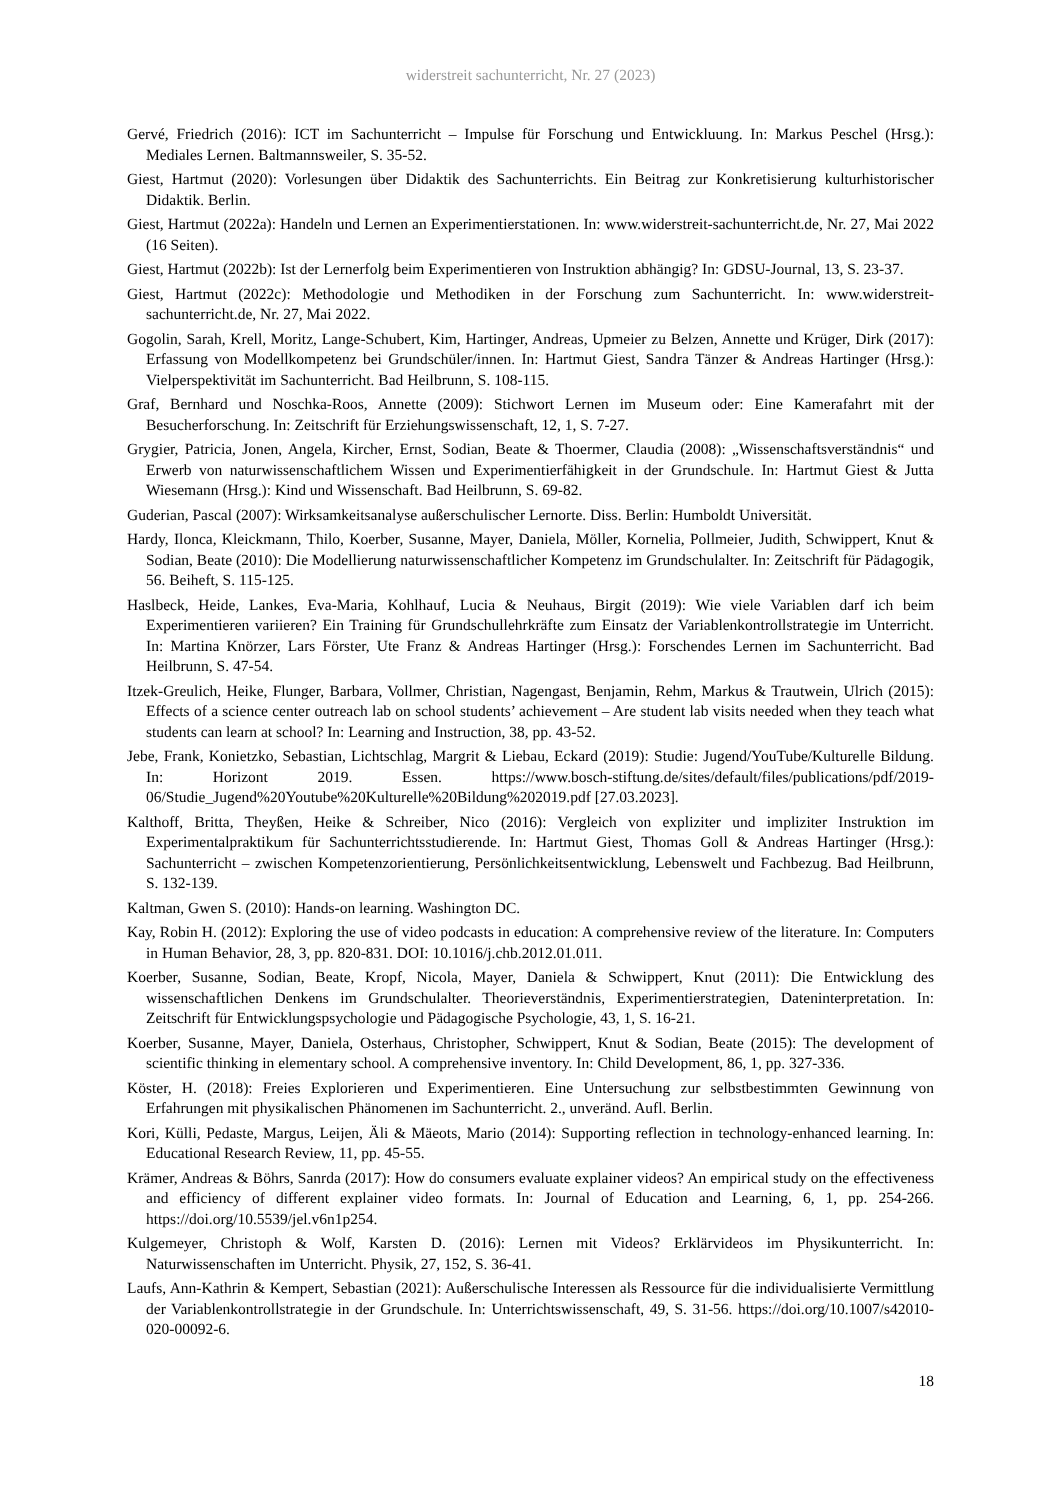widerstreit sachunterricht, Nr. 27 (2023)
Gervé, Friedrich (2016): ICT im Sachunterricht – Impulse für Forschung und Entwickluung. In: Markus Peschel (Hrsg.): Mediales Lernen. Baltmannsweiler, S. 35-52.
Giest, Hartmut (2020): Vorlesungen über Didaktik des Sachunterrichts. Ein Beitrag zur Konkretisierung kulturhistorischer Didaktik. Berlin.
Giest, Hartmut (2022a): Handeln und Lernen an Experimentierstationen. In: www.widerstreit-sachunterricht.de, Nr. 27, Mai 2022 (16 Seiten).
Giest, Hartmut (2022b): Ist der Lernerfolg beim Experimentieren von Instruktion abhängig? In: GDSU-Journal, 13, S. 23-37.
Giest, Hartmut (2022c): Methodologie und Methodiken in der Forschung zum Sachunterricht. In: www.widerstreit-sachunterricht.de, Nr. 27, Mai 2022.
Gogolin, Sarah, Krell, Moritz, Lange-Schubert, Kim, Hartinger, Andreas, Upmeier zu Belzen, Annette und Krüger, Dirk (2017): Erfassung von Modellkompetenz bei Grundschüler/innen. In: Hartmut Giest, Sandra Tänzer & Andreas Hartinger (Hrsg.): Vielperspektivität im Sachunterricht. Bad Heilbrunn, S. 108-115.
Graf, Bernhard und Noschka-Roos, Annette (2009): Stichwort Lernen im Museum oder: Eine Kamerafahrt mit der Besucherforschung. In: Zeitschrift für Erziehungswissenschaft, 12, 1, S. 7-27.
Grygier, Patricia, Jonen, Angela, Kircher, Ernst, Sodian, Beate & Thoermer, Claudia (2008): „Wissenschaftsverständnis“ und Erwerb von naturwissenschaftlichem Wissen und Experimentierfähigkeit in der Grundschule. In: Hartmut Giest & Jutta Wiesemann (Hrsg.): Kind und Wissenschaft. Bad Heilbrunn, S. 69-82.
Guderian, Pascal (2007): Wirksamkeitsanalyse außerschulischer Lernorte. Diss. Berlin: Humboldt Universität.
Hardy, Ilonca, Kleickmann, Thilo, Koerber, Susanne, Mayer, Daniela, Möller, Kornelia, Pollmeier, Judith, Schwippert, Knut & Sodian, Beate (2010): Die Modellierung naturwissenschaftlicher Kompetenz im Grundschulalter. In: Zeitschrift für Pädagogik, 56. Beiheft, S. 115-125.
Haslbeck, Heide, Lankes, Eva-Maria, Kohlhauf, Lucia & Neuhaus, Birgit (2019): Wie viele Variablen darf ich beim Experimentieren variieren? Ein Training für Grundschullehrkräfte zum Einsatz der Variablenkontrollstrategie im Unterricht. In: Martina Knörzer, Lars Förster, Ute Franz & Andreas Hartinger (Hrsg.): Forschendes Lernen im Sachunterricht. Bad Heilbrunn, S. 47-54.
Itzek-Greulich, Heike, Flunger, Barbara, Vollmer, Christian, Nagengast, Benjamin, Rehm, Markus & Trautwein, Ulrich (2015): Effects of a science center outreach lab on school students’ achievement – Are student lab visits needed when they teach what students can learn at school? In: Learning and Instruction, 38, pp. 43-52.
Jebe, Frank, Konietzko, Sebastian, Lichtschlag, Margrit & Liebau, Eckard (2019): Studie: Jugend/YouTube/Kulturelle Bildung. In: Horizont 2019. Essen. https://www.bosch-stiftung.de/sites/default/files/publications/pdf/2019-06/Studie_Jugend%20Youtube%20Kulturelle%20Bildung%202019.pdf [27.03.2023].
Kalthoff, Britta, Theyßen, Heike & Schreiber, Nico (2016): Vergleich von expliziter und impliziter Instruktion im Experimentalpraktikum für Sachunterrichtsstudierende. In: Hartmut Giest, Thomas Goll & Andreas Hartinger (Hrsg.): Sachunterricht – zwischen Kompetenzorientierung, Persönlichkeitsentwicklung, Lebenswelt und Fachbezug. Bad Heilbrunn, S. 132-139.
Kaltman, Gwen S. (2010): Hands-on learning. Washington DC.
Kay, Robin H. (2012): Exploring the use of video podcasts in education: A comprehensive review of the literature. In: Computers in Human Behavior, 28, 3, pp. 820-831. DOI: 10.1016/j.chb.2012.01.011.
Koerber, Susanne, Sodian, Beate, Kropf, Nicola, Mayer, Daniela & Schwippert, Knut (2011): Die Entwicklung des wissenschaftlichen Denkens im Grundschulalter. Theorieverständnis, Experimentierstrategien, Dateninterpretation. In: Zeitschrift für Entwicklungspsychologie und Pädagogische Psychologie, 43, 1, S. 16-21.
Koerber, Susanne, Mayer, Daniela, Osterhaus, Christopher, Schwippert, Knut & Sodian, Beate (2015): The development of scientific thinking in elementary school. A comprehensive inventory. In: Child Development, 86, 1, pp. 327-336.
Köster, H. (2018): Freies Explorieren und Experimentieren. Eine Untersuchung zur selbstbestimmten Gewinnung von Erfahrungen mit physikalischen Phänomenen im Sachunterricht. 2., unveränd. Aufl. Berlin.
Kori, Külli, Pedaste, Margus, Leijen, Äli & Mäeots, Mario (2014): Supporting reflection in technology-enhanced learning. In: Educational Research Review, 11, pp. 45-55.
Krämer, Andreas & Böhrs, Sanrda (2017): How do consumers evaluate explainer videos? An empirical study on the effectiveness and efficiency of different explainer video formats. In: Journal of Education and Learning, 6, 1, pp. 254-266. https://doi.org/10.5539/jel.v6n1p254.
Kulgemeyer, Christoph & Wolf, Karsten D. (2016): Lernen mit Videos? Erklärvideos im Physikunterricht. In: Naturwissenschaften im Unterricht. Physik, 27, 152, S. 36-41.
Laufs, Ann-Kathrin & Kempert, Sebastian (2021): Außerschulische Interessen als Ressource für die individualisierte Vermittlung der Variablenkontrollstrategie in der Grundschule. In: Unterrichtswissenschaft, 49, S. 31-56. https://doi.org/10.1007/s42010-020-00092-6.
18